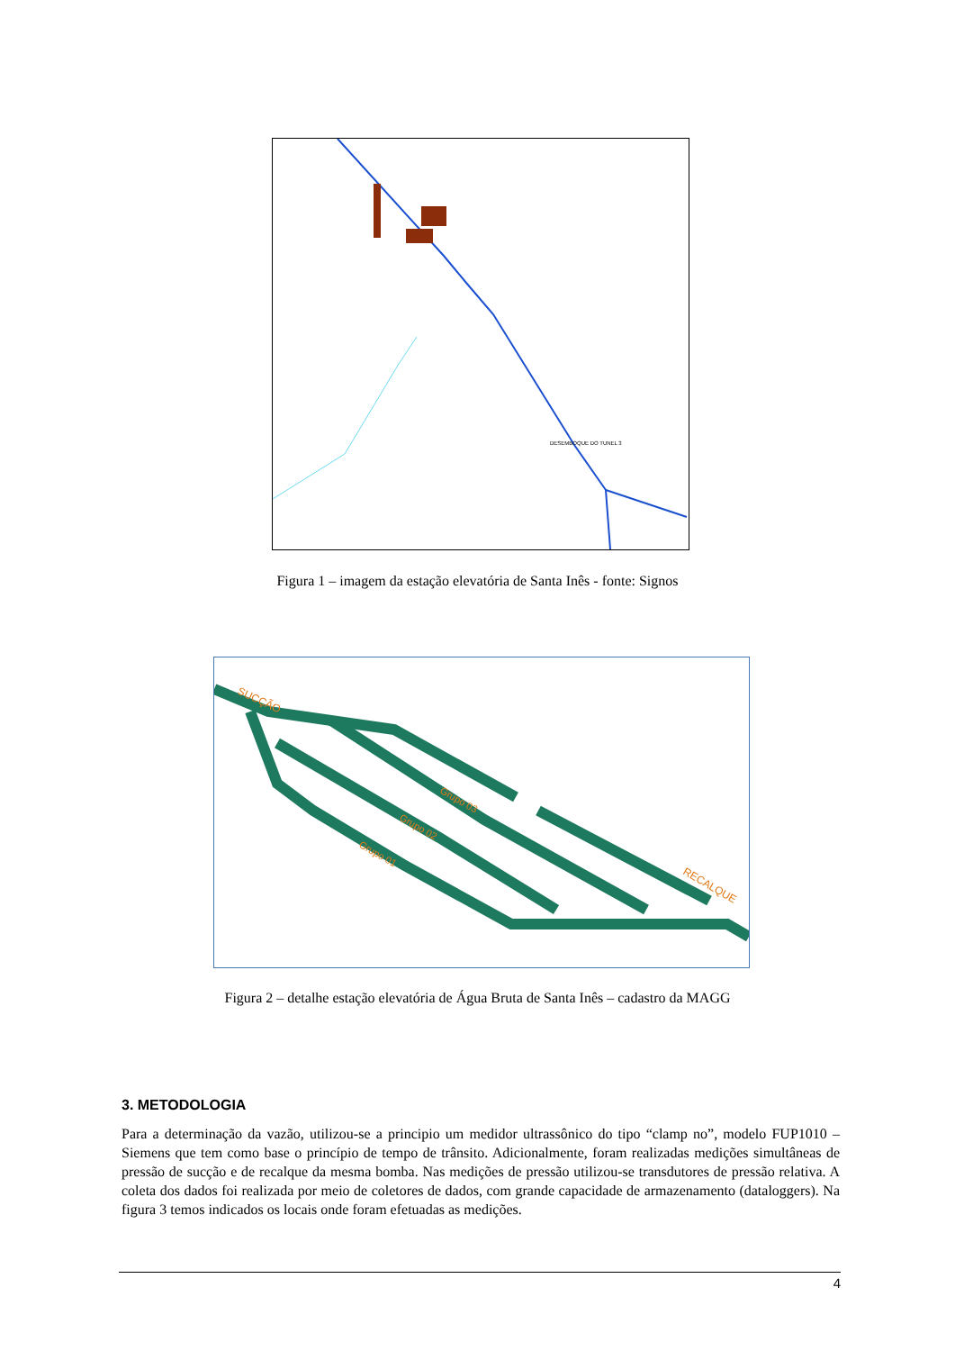DESEMBOQUE DO TUNEL 3
Figura 1 – imagem da estação elevatória de Santa Inês - fonte: Signos
SUCÇÃO
Grupo 03
Grupo 02
Grupo 01
RECALQUE
Figura 2 – detalhe estação elevatória de Água Bruta de Santa Inês – cadastro da MAGG
3. METODOLOGIA
Para a determinação da vazão, utilizou-se a principio um medidor ultrassônico do tipo “clamp no”, modelo FUP1010 – Siemens que tem como base o princípio de tempo de trânsito. Adicionalmente, foram realizadas medições simultâneas de pressão de sucção e de recalque da mesma bomba. Nas medições de pressão utilizou-se transdutores de pressão relativa. A coleta dos dados foi realizada por meio de coletores de dados, com grande capacidade de armazenamento (dataloggers). Na figura 3 temos indicados os locais onde foram efetuadas as medições.
4